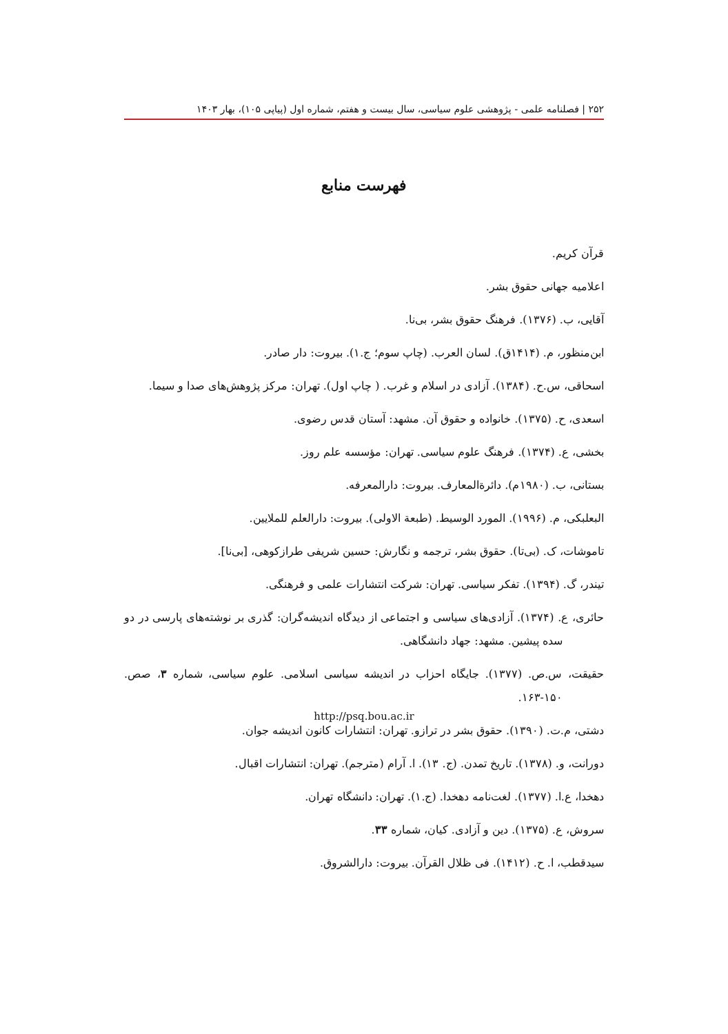۲۵۲ | فصلنامه علمی - پژوهشی علوم سیاسی، سال بیست و هفتم، شماره اول (پیاپی ۱۰۵)، بهار ۱۴۰۳
فهرست منابع
قرآن کریم.
اعلامیه جهانی حقوق بشر.
آقایی، ب. (۱۳۷۶). فرهنگ حقوق بشر، بی‌نا.
ابن‌منظور، م. (۱۴۱۴ق). لسان العرب. (چاپ سوم؛ ج.۱). بیروت: دار صادر.
اسحاقی، س.ح. (۱۳۸۴). آزادی در اسلام و غرب. ( چاپ اول). تهران: مرکز پژوهش‌های صدا و سیما.
اسعدی، ح. (۱۳۷۵). خانواده و حقوق آن. مشهد: آستان قدس رضوی.
بخشی، ع. (۱۳۷۴). فرهنگ علوم سیاسی. تهران: مؤسسه علم روز.
بستانی، ب. (۱۹۸۰م). دائرة‌المعارف. بیروت: دارالمعرفه.
البعلبکی، م. (۱۹۹۶). المورد الوسیط. (طبعة الاولی). بیروت: دارالعلم للملایین.
تاموشات، ک. (بی‌تا). حقوق بشر، ترجمه و نگارش: حسین شریفی طرازکوهی، [بی‌نا].
تیندر، گ. (۱۳۹۴). تفکر سیاسی. تهران: شرکت انتشارات علمی و فرهنگی.
حائری، ع. (۱۳۷۴). آزادی‌های سیاسی و اجتماعی از دیدگاه اندیشه‌گران: گذری بر نوشته‌های پارسی در دو سده پیشین. مشهد: جهاد دانشگاهی.
حقیقت، س.ص. (۱۳۷۷). جایگاه احزاب در اندیشه سیاسی اسلامی. علوم سیاسی، شماره ۳، صص. ۱۵۰-۱۶۳.
دشتی، م.ت. (۱۳۹۰). حقوق بشر در ترازو. تهران: انتشارات کانون اندیشه جوان.
دورانت، و. (۱۳۷۸). تاریخ تمدن. (ج. ۱۳). ا. آرام (مترجم). تهران: انتشارات اقبال.
دهخدا، ع.ا. (۱۳۷۷). لغت‌نامه دهخدا. (ج.۱). تهران: دانشگاه تهران.
سروش، ع. (۱۳۷۵). دین و آزادی. کیان، شماره ۳۳.
سیدقطب، ا. ح. (۱۴۱۲). فی ظلال القرآن. بیروت: دارالشروق.
http://psq.bou.ac.ir